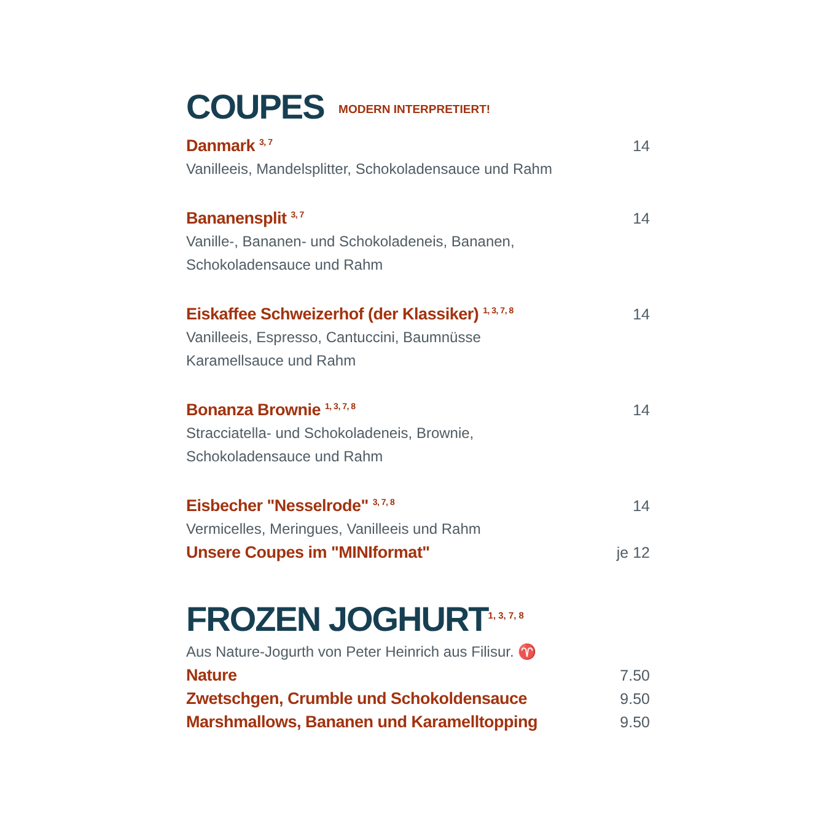COUPES MODERN INTERPRETIERT!
Danmark <sup>3, 7</sup> 14
Vanilleeis, Mandelsplitter, Schokoladensauce und Rahm
Bananensplit <sup>3, 7</sup> 14
Vanille-, Bananen- und Schokoladeneis, Bananen,
Schokoladensauce und Rahm
Eiskaffee Schweizerhof (der Klassiker) <sup>1, 3, 7, 8</sup> 14
Vanilleeis, Espresso, Cantuccini, Baumnüsse
Karamellsauce und Rahm
Bonanza Brownie <sup>1, 3, 7, 8</sup> 14
Stracciatella- und Schokoladeneis, Brownie,
Schokoladensauce und Rahm
Eisbecher "Nesselrode" <sup>3, 7, 8</sup> 14
Vermicelles, Meringues, Vanilleeis und Rahm
Unsere Coupes im "MINIformat" je 12
FROZEN JOGHURT<sup>1, 3, 7, 8</sup>
Aus Nature-Jogurth von Peter Heinrich aus Filisur. ♈
Nature 7.50
Zwetschgen, Crumble und Schokoldensauce 9.50
Marshmallows, Bananen und Karamelltopping 9.50